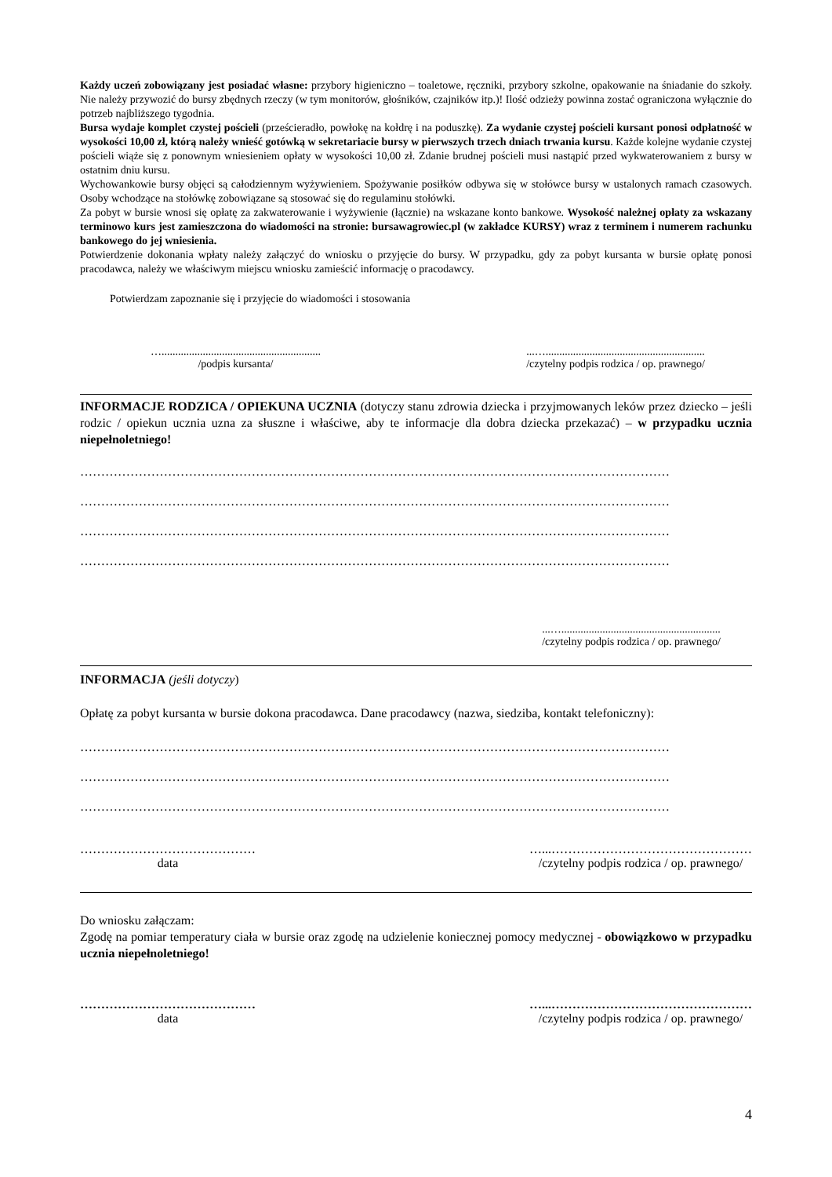Każdy uczeń zobowiązany jest posiadać własne: przybory higieniczno – toaletowe, ręczniki, przybory szkolne, opakowanie na śniadanie do szkoły. Nie należy przywozić do bursy zbędnych rzeczy (w tym monitorów, głośników, czajników itp.)! Ilość odzieży powinna zostać ograniczona wyłącznie do potrzeb najbliższego tygodnia.
Bursa wydaje komplet czystej pościeli (prześcieradło, powłokę na kołdrę i na poduszkę). Za wydanie czystej pościeli kursant ponosi odpłatność w wysokości 10,00 zł, którą należy wnieść gotówką w sekretariacie bursy w pierwszych trzech dniach trwania kursu. Każde kolejne wydanie czystej pościeli wiąże się z ponownym wniesieniem opłaty w wysokości 10,00 zł. Zdanie brudnej pościeli musi nastąpić przed wykwaterowaniem z bursy w ostatnim dniu kursu.
Wychowankowie bursy objęci są całodziennym wyżywieniem. Spożywanie posiłków odbywa się w stołówce bursy w ustalonych ramach czasowych. Osoby wchodzące na stołówkę zobowiązane są stosować się do regulaminu stołówki.
Za pobyt w bursie wnosi się opłatę za zakwaterowanie i wyżywienie (łącznie) na wskazane konto bankowe. Wysokość należnej opłaty za wskazany terminowo kurs jest zamieszczona do wiadomości na stronie: bursawagrowiec.pl (w zakładce KURSY) wraz z terminem i numerem rachunku bankowego do jej wniesienia.
Potwierdzenie dokonania wpłaty należy załączyć do wniosku o przyjęcie do bursy. W przypadku, gdy za pobyt kursanta w bursie opłatę ponosi pracodawca, należy we właściwym miejscu wniosku zamieścić informację o pracodawcy.
Potwierdzam zapoznanie się i przyjęcie do wiadomości i stosowania
…..........................................................
/podpis kursanta/
...…..........................................................
/czytelny podpis rodzica / op. prawnego/
INFORMACJE RODZICA / OPIEKUNA UCZNIA (dotyczy stanu zdrowia dziecka i przyjmowanych leków przez dziecko – jeśli rodzic / opiekun ucznia uzna za słuszne i właściwe, aby te informacje dla dobra dziecka przekazać) – w przypadku ucznia niepełnoletniego!
……………………………………………………………………………………………………………………………
……………………………………………………………………………………………………………………………
……………………………………………………………………………………………………………………………
……………………………………………………………………………………………………………………………
...…..........................................................
/czytelny podpis rodzica / op. prawnego/
INFORMACJA (jeśli dotyczy)
Opłatę za pobyt kursanta w bursie dokona pracodawca. Dane pracodawcy (nazwa, siedziba, kontakt telefoniczny):
……………………………………………………………………………………………………………………………
……………………………………………………………………………………………………………………………
……………………………………………………………………………………………………………………………
……………………………………
data
…...…………………………………………
/czytelny podpis rodzica / op. prawnego/
Do wniosku załączam:
Zgodę na pomiar temperatury ciała w bursie oraz zgodę na udzielenie koniecznej pomocy medycznej - obowiązkowo w przypadku ucznia niepełnoletniego!
……………………………………
data
…...…………………………………………
/czytelny podpis rodzica / op. prawnego/
4